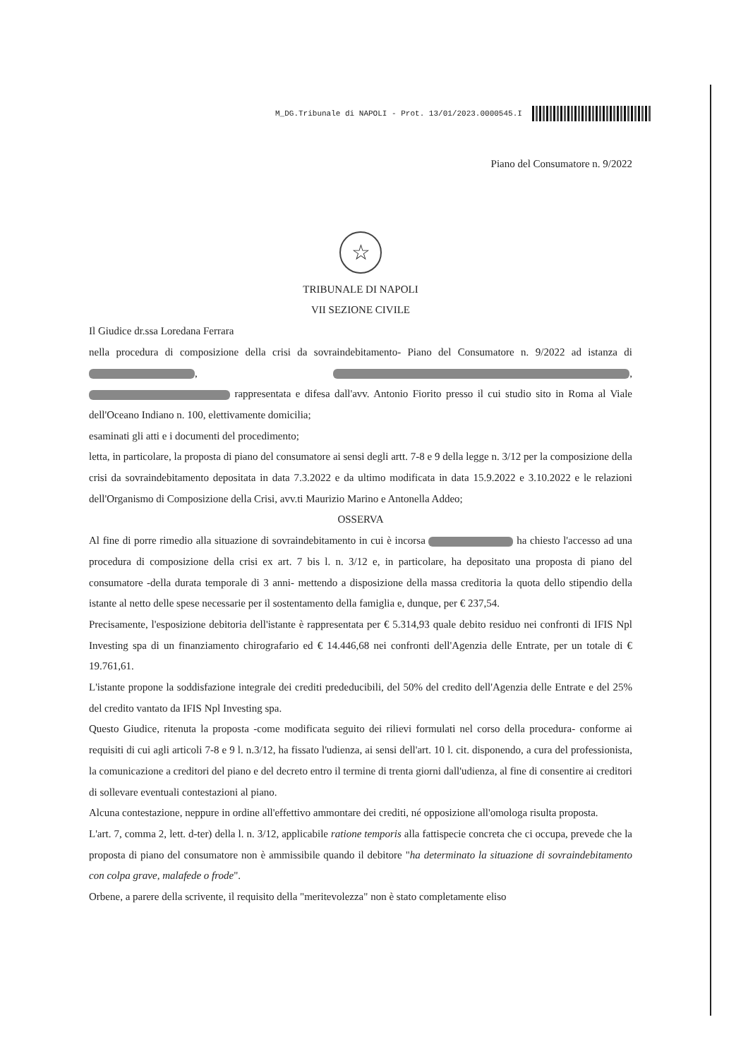M_DG.Tribunale di NAPOLI - Prot. 13/01/2023.0000545.I
Piano del Consumatore n. 9/2022
☆
TRIBUNALE DI NAPOLI
VII SEZIONE CIVILE
Il Giudice dr.ssa Loredana Ferrara
nella procedura di composizione della crisi da sovraindebitamento- Piano del Consumatore n. 9/2022 ad istanza di , , rappresentata e difesa dall'avv. Antonio Fiorito presso il cui studio sito in Roma al Viale dell'Oceano Indiano n. 100, elettivamente domicilia;
esaminati gli atti e i documenti del procedimento;
letta, in particolare, la proposta di piano del consumatore ai sensi degli artt. 7-8 e 9 della legge n. 3/12 per la composizione della crisi da sovraindebitamento depositata in data 7.3.2022 e da ultimo modificata in data 15.9.2022 e 3.10.2022 e le relazioni dell'Organismo di Composizione della Crisi, avv.ti Maurizio Marino e Antonella Addeo;
OSSERVA
Al fine di porre rimedio alla situazione di sovraindebitamento in cui è incorsa ha chiesto l'accesso ad una procedura di composizione della crisi ex art. 7 bis l. n. 3/12 e, in particolare, ha depositato una proposta di piano del consumatore -della durata temporale di 3 anni- mettendo a disposizione della massa creditoria la quota dello stipendio della istante al netto delle spese necessarie per il sostentamento della famiglia e, dunque, per € 237,54.
Precisamente, l'esposizione debitoria dell'istante è rappresentata per € 5.314,93 quale debito residuo nei confronti di IFIS Npl Investing spa di un finanziamento chirografario ed € 14.446,68 nei confronti dell'Agenzia delle Entrate, per un totale di € 19.761,61.
L'istante propone la soddisfazione integrale dei crediti prededucibili, del 50% del credito dell'Agenzia delle Entrate e del 25% del credito vantato da IFIS Npl Investing spa.
Questo Giudice, ritenuta la proposta -come modificata seguito dei rilievi formulati nel corso della procedura- conforme ai requisiti di cui agli articoli 7-8 e 9 l. n.3/12, ha fissato l'udienza, ai sensi dell'art. 10 l. cit. disponendo, a cura del professionista, la comunicazione a creditori del piano e del decreto entro il termine di trenta giorni dall'udienza, al fine di consentire ai creditori di sollevare eventuali contestazioni al piano.
Alcuna contestazione, neppure in ordine all'effettivo ammontare dei crediti, né opposizione all'omologa risulta proposta.
L'art. 7, comma 2, lett. d-ter) della l. n. 3/12, applicabile ratione temporis alla fattispecie concreta che ci occupa, prevede che la proposta di piano del consumatore non è ammissibile quando il debitore "ha determinato la situazione di sovraindebitamento con colpa grave, malafede o frode".
Orbene, a parere della scrivente, il requisito della "meritevolezza" non è stato completamente eliso